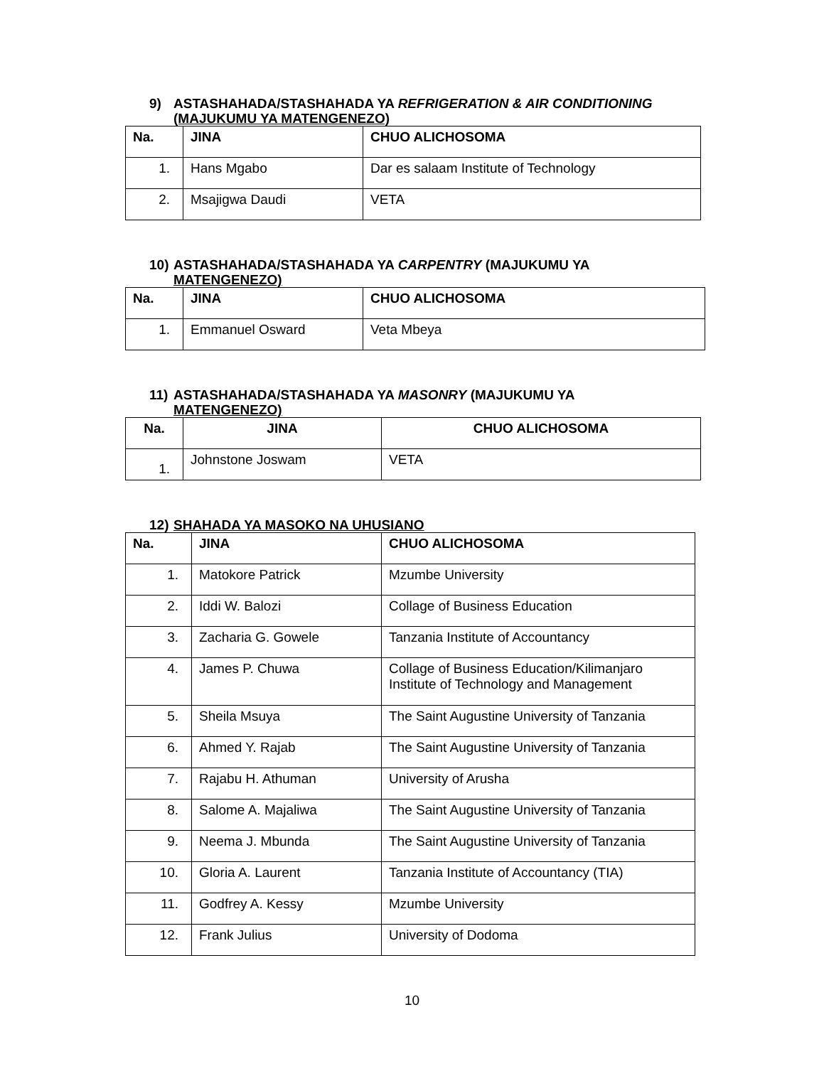9) ASTASHAHADA/STASHAHADA YA REFRIGERATION & AIR CONDITIONING
(MAJUKUMU YA MATENGENEZO)
| Na. | JINA | CHUO ALICHOSOMA |
| --- | --- | --- |
| 1. | Hans Mgabo | Dar es salaam Institute of Technology |
| 2. | Msajigwa Daudi | VETA |
10) ASTASHAHADA/STASHAHADA YA CARPENTRY (MAJUKUMU YA
MATENGENEZO)
| Na. | JINA | CHUO ALICHOSOMA |
| --- | --- | --- |
| 1. | Emmanuel Osward | Veta Mbeya |
11) ASTASHAHADA/STASHAHADA YA MASONRY (MAJUKUMU YA
MATENGENEZO)
| Na. | JINA | CHUO ALICHOSOMA |
| --- | --- | --- |
| 1. | Johnstone Joswam | VETA |
12) SHAHADA YA MASOKO NA UHUSIANO
| Na. | JINA | CHUO ALICHOSOMA |
| --- | --- | --- |
| 1. | Matokore Patrick | Mzumbe University |
| 2. | Iddi W. Balozi | Collage of Business Education |
| 3. | Zacharia G. Gowele | Tanzania Institute of Accountancy |
| 4. | James P. Chuwa | Collage of Business Education/Kilimanjaro Institute of Technology and Management |
| 5. | Sheila Msuya | The Saint Augustine University of Tanzania |
| 6. | Ahmed Y. Rajab | The Saint Augustine University of Tanzania |
| 7. | Rajabu H. Athuman | University of Arusha |
| 8. | Salome A. Majaliwa | The Saint Augustine University of Tanzania |
| 9. | Neema J. Mbunda | The Saint Augustine University of Tanzania |
| 10. | Gloria A. Laurent | Tanzania Institute of Accountancy (TIA) |
| 11. | Godfrey A. Kessy | Mzumbe University |
| 12. | Frank Julius | University of Dodoma |
10